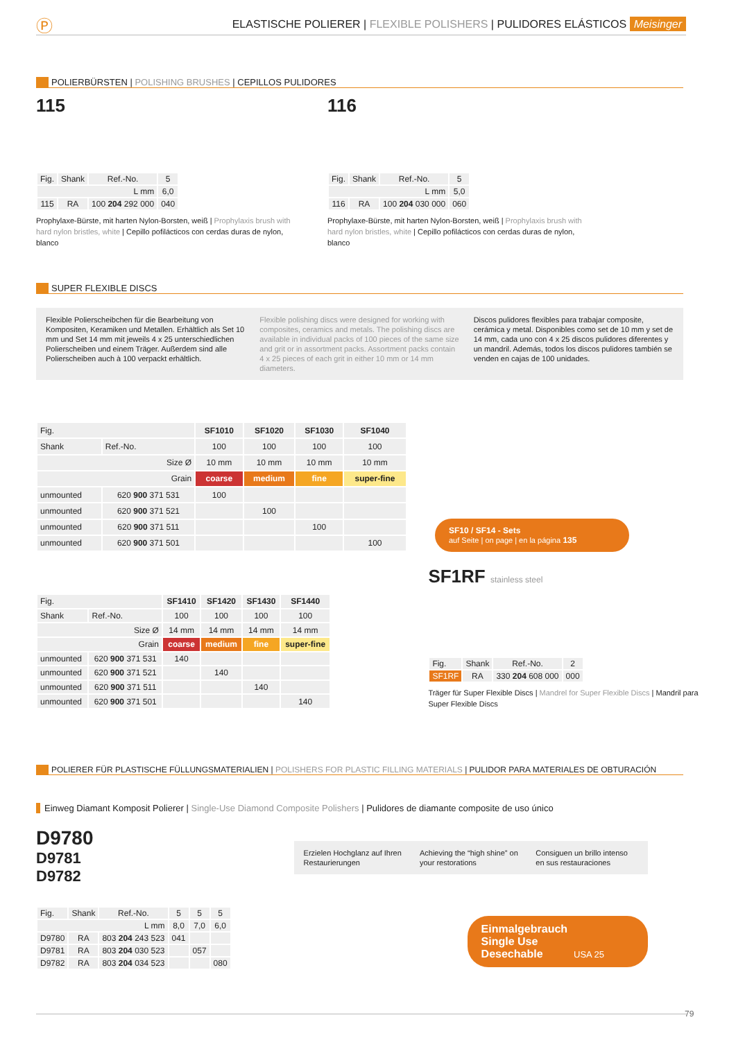Ⓟ ELASTISCHE POLIERER | FLEXIBLE POLISHERS | PULIDORES ELÁSTICOS Meisinger
POLIERBÜRSTEN | POLISHING BRUSHES | CEPILLOS PULIDORES
115
| Fig. | Shank | Ref.-No. | 5 |
| L mm | | | 6,0 |
| 115 | RA | 100 204 292 000 | 040 |
Prophylaxe-Bürste, mit harten Nylon-Borsten, weiß | Prophylaxis brush with hard nylon bristles, white | Cepillo pofilácticos con cerdas duras de nylon, blanco
116
| Fig. | Shank | Ref.-No. | 5 |
| L mm | | | 5,0 |
| 116 | RA | 100 204 030 000 | 060 |
Prophylaxe-Bürste, mit harten Nylon-Borsten, weiß | Prophylaxis brush with hard nylon bristles, white | Cepillo pofilácticos con cerdas duras de nylon, blanco
SUPER FLEXIBLE DISCS
Flexible Polierscheibchen für die Bearbeitung von Komposi­ten, Keramiken und Metallen. Erhältlich als Set 10 mm und Set 14 mm mit jeweils 4 x 25 unterschiedlichen Polierscheiben und einem Träger. Außerdem sind alle Polierscheiben auch à 100 verpackt erhältlich.
Flexible polishing discs were designed for working with composites, ceramics and metals. The polishing discs are available in individual packs of 100 pieces of the same size and grit or in assortment packs. Assortment packs contain 4 x 25 pieces of each grit in either 10 mm or 14 mm diameters.
Discos pulidores flexibles para trabajar composite, cerámica y metal. Disponibles como set de 10 mm y set de 14 mm, cada uno con 4 x 25 discos pulidores diferentes y un mandril. Además, todos los discos pulidores también se venden en cajas de 100 unidades.
| Fig. | | SF1010 | SF1020 | SF1030 | SF1040 |
| Shank | Ref.-No. | 100 | 100 | 100 | 100 |
| Size Ø | | 10 mm | 10 mm | 10 mm | 10 mm |
| Grain | | coarse | medium | fine | super-fine |
| unmounted | 620 900 371 531 | 100 | | | |
| unmounted | 620 900 371 521 | | 100 | | |
| unmounted | 620 900 371 511 | | | 100 | |
| unmounted | 620 900 371 501 | | | | 100 |
SF10 / SF14 - Sets
auf Seite | on page | en la página 135
| Fig. | | SF1410 | SF1420 | SF1430 | SF1440 |
| Shank | Ref.-No. | 100 | 100 | 100 | 100 |
| Size Ø | | 14 mm | 14 mm | 14 mm | 14 mm |
| Grain | | coarse | medium | fine | super-fine |
| unmounted | 620 900 371 531 | 140 | | | |
| unmounted | 620 900 371 521 | | 140 | | |
| unmounted | 620 900 371 511 | | | 140 | |
| unmounted | 620 900 371 501 | | | | 140 |
SF1RF stainless steel
| Fig. | Shank | Ref.-No. | 2 |
| SF1RF | RA | 330 204 608 000 | 000 |
Träger für Super Flexible Discs | Mandrel for Super Flexible Discs | Mandril para Super Flexible Discs
POLIERER FÜR PLASTISCHE FÜLLUNGSMATERIALIEN | POLISHERS FOR PLASTIC FILLING MATERIALS | PULIDOR PARA MATERIALES DE OBTURACIÓN
Einweg Diamant Komposit Polierer | Single-Use Diamond Composite Polishers | Pulidores de diamante composite de uso único
D9780
D9781
D9782
| Fig. | Shank | Ref.-No. | 5 | 5 | 5 |
| L mm | | | 8,0 | 7,0 | 6,0 |
| D9780 | RA | 803 204 243 523 | 041 | | |
| D9781 | RA | 803 204 030 523 | | 057 | |
| D9782 | RA | 803 204 034 523 | | | 080 |
Erzielen Hochglanz auf Ihren Restaurierungen
Achieving the “high shine” on your restorations
Consiguen un brillo intenso en sus restauraciones
Einmalgebrauch
Single Use
Desechable USA 25
79